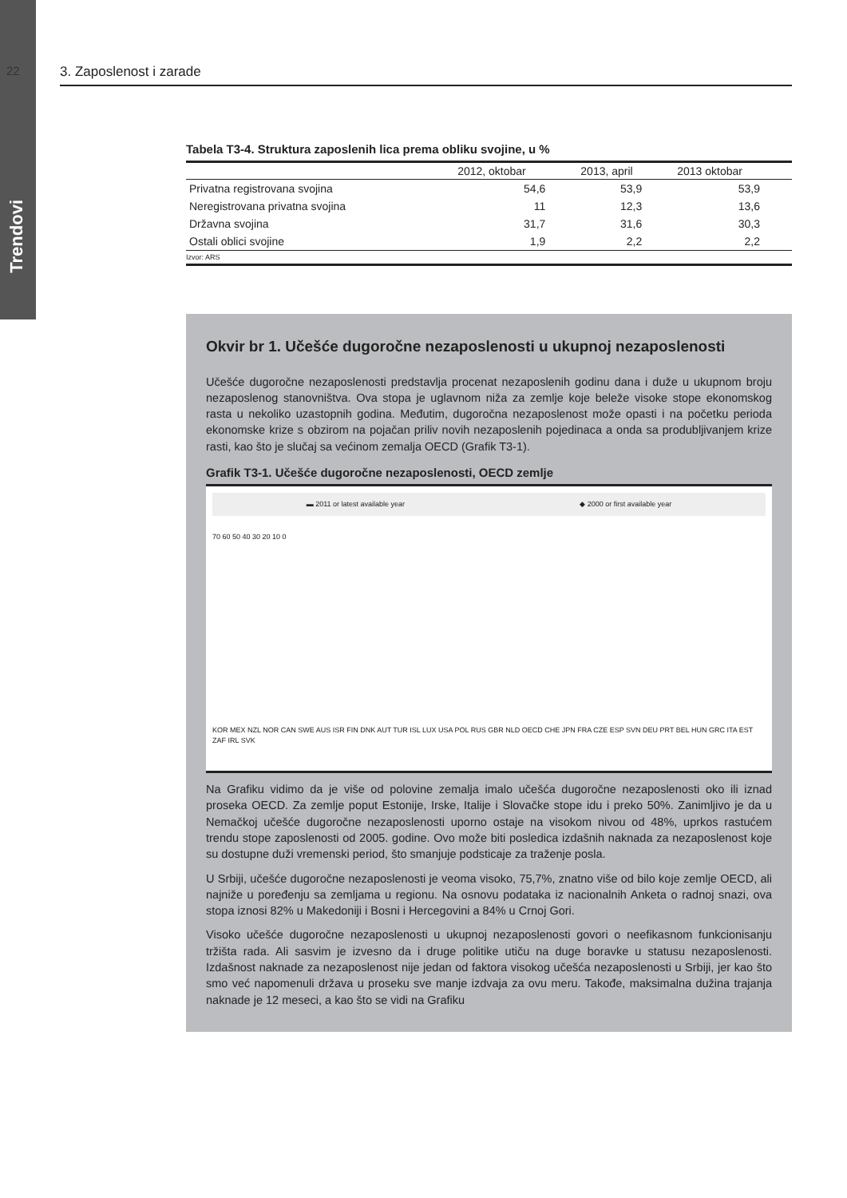22
Trendovi
3. Zaposlenost i zarade
Tabela T3-4. Struktura zaposlenih lica prema obliku svojine, u %
| | 2012, oktobar | 2013, april | 2013 oktobar |
| --- | --- | --- | --- |
| Privatna registrovana svojina | 54,6 | 53,9 | 53,9 |
| Neregistrovana privatna svojina | 11 | 12,3 | 13,6 |
| Državna svojina | 31,7 | 31,6 | 30,3 |
| Ostali oblici svojine | 1,9 | 2,2 | 2,2 |
Izvor: ARS
Okvir br 1. Učešće dugoročne nezaposlenosti u ukupnoj nezaposlenosti
Učešće dugoročne nezaposlenosti predstavlja procenat nezaposlenih godinu dana i duže u ukupnom broju nezaposlenog stanovništva. Ova stopa je uglavnom niža za zemlje koje beleže visoke stope ekonomskog rasta u nekoliko uzastopnih godina. Međutim, dugoročna nezaposlenost može opasti i na početku perioda ekonomske krize s obzirom na pojačan priliv novih nezaposlenih pojedinaca a onda sa produbljivanjem krize rasti, kao što je slučaj sa većinom zemalja OECD (Grafik T3-1).
Grafik T3-1. Učešće dugoročne nezaposlenosti, OECD zemlje
▬ 2011 or latest available year ◆ 2000 or first available year
70 60 50 40 30 20 10 0
KOR MEX NZL NOR CAN SWE AUS ISR FIN DNK AUT TUR ISL LUX USA POL RUS GBR NLD OECD CHE JPN FRA CZE ESP SVN DEU PRT BEL HUN GRC ITA EST ZAF IRL SVK
Na Grafiku vidimo da je više od polovine zemalja imalo učešća dugoročne nezaposlenosti oko ili iznad proseka OECD. Za zemlje poput Estonije, Irske, Italije i Slovačke stope idu i preko 50%. Zanimljivo je da u Nemačkoj učešće dugoročne nezaposlenosti uporno ostaje na visokom nivou od 48%, uprkos rastućem trendu stope zaposlenosti od 2005. godine. Ovo može biti posledica izdašnih naknada za nezaposlenost koje su dostupne duži vremenski period, što smanjuje podsticaje za traženje posla.
U Srbiji, učešće dugoročne nezaposlenosti je veoma visoko, 75,7%, znatno više od bilo koje zemlje OECD, ali najniže u poređenju sa zemljama u regionu. Na osnovu podataka iz nacionalnih Anketa o radnoj snazi, ova stopa iznosi 82% u Makedoniji i Bosni i Hercegovini a 84% u Crnoj Gori.
Visoko učešće dugoročne nezaposlenosti u ukupnoj nezaposlenosti govori o neefikasnom funkcionisanju tržišta rada. Ali sasvim je izvesno da i druge politike utiču na duge boravke u statusu nezaposlenosti. Izdašnost naknade za nezaposlenost nije jedan od faktora visokog učešća nezaposlenosti u Srbiji, jer kao što smo već napomenuli država u proseku sve manje izdvaja za ovu meru. Takođe, maksimalna dužina trajanja naknade je 12 meseci, a kao što se vidi na Grafiku